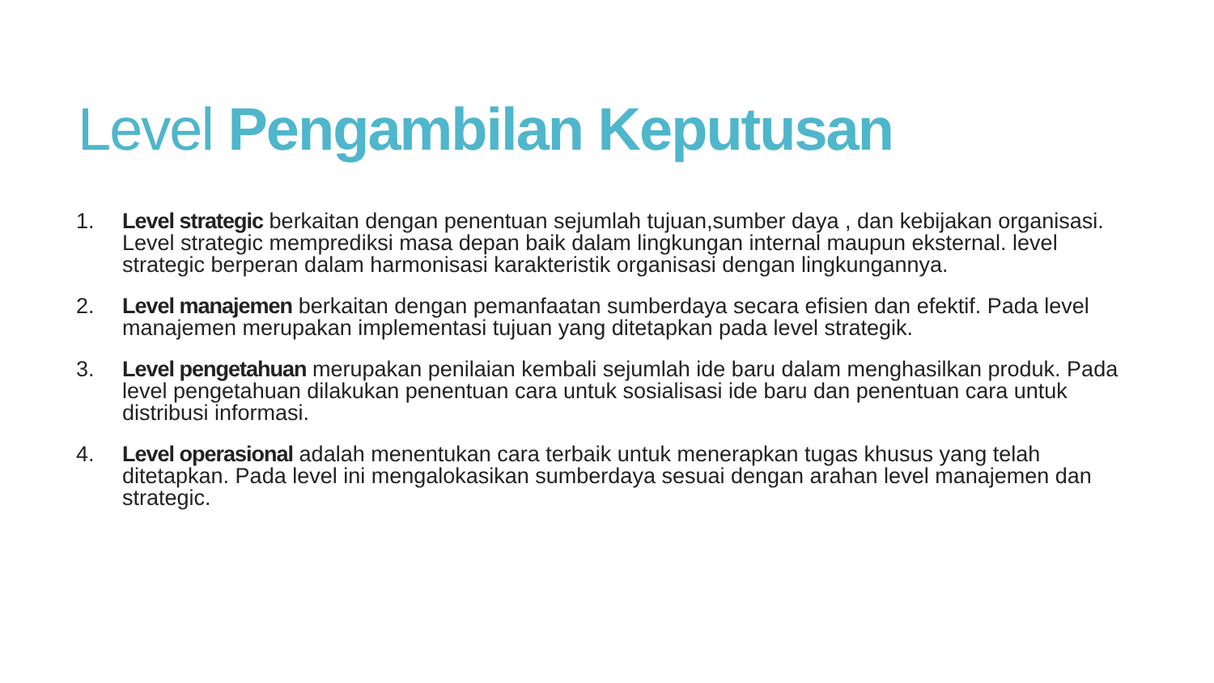Level Pengambilan Keputusan
1. Level strategic berkaitan dengan penentuan sejumlah tujuan,sumber daya , dan kebijakan organisasi. Level strategic memprediksi masa depan baik dalam lingkungan internal maupun eksternal. level strategic berperan dalam harmonisasi karakteristik organisasi dengan lingkungannya.
2. Level manajemen berkaitan dengan pemanfaatan sumberdaya secara efisien dan efektif. Pada level manajemen merupakan implementasi tujuan yang ditetapkan pada level strategik.
3. Level pengetahuan merupakan penilaian kembali sejumlah ide baru dalam menghasilkan produk. Pada level pengetahuan dilakukan penentuan cara untuk sosialisasi ide baru dan penentuan cara untuk distribusi informasi.
4. Level operasional adalah menentukan cara terbaik untuk menerapkan tugas khusus yang telah ditetapkan. Pada level ini mengalokasikan sumberdaya sesuai dengan arahan level manajemen dan strategic.